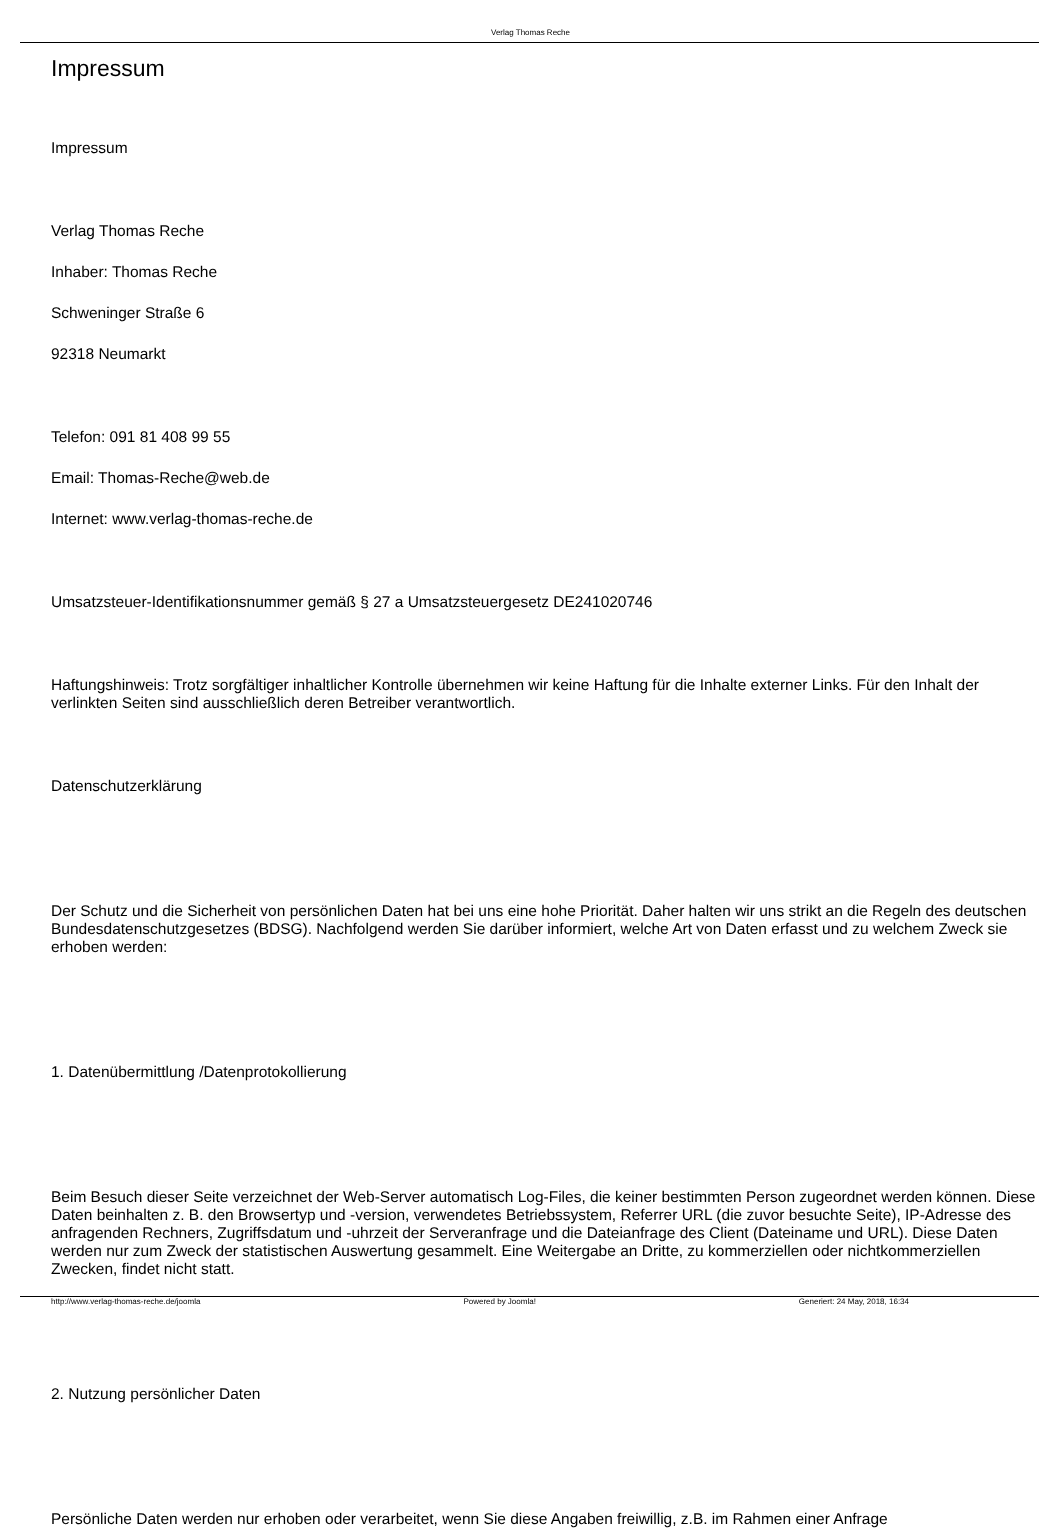Verlag Thomas Reche
Impressum
Impressum
Verlag Thomas Reche
Inhaber: Thomas Reche
Schweninger Straße 6
92318 Neumarkt
Telefon: 091 81 408 99 55
Email: Thomas-Reche@web.de
Internet: www.verlag-thomas-reche.de
Umsatzsteuer-Identifikationsnummer gemäß § 27 a Umsatzsteuergesetz DE241020746
Haftungshinweis: Trotz sorgfältiger inhaltlicher Kontrolle übernehmen wir keine Haftung für die Inhalte externer Links. Für den Inhalt der verlinkten Seiten sind ausschließlich deren Betreiber verantwortlich.
Datenschutzerklärung
Der Schutz und die Sicherheit von persönlichen Daten hat bei uns eine hohe Priorität. Daher halten wir uns strikt an die Regeln des deutschen Bundesdatenschutzgesetzes (BDSG). Nachfolgend werden Sie darüber informiert, welche Art von Daten erfasst und zu welchem Zweck sie erhoben werden:
1. Datenübermittlung /Datenprotokollierung
Beim Besuch dieser Seite verzeichnet der Web-Server automatisch Log-Files, die keiner bestimmten Person zugeordnet werden können. Diese Daten beinhalten z. B. den Browsertyp und -version, verwendetes Betriebssystem, Referrer URL (die zuvor besuchte Seite), IP-Adresse des anfragenden Rechners, Zugriffsdatum und -uhrzeit der Serveranfrage und die Dateianfrage des Client (Dateiname und URL). Diese Daten werden nur zum Zweck der statistischen Auswertung gesammelt. Eine Weitergabe an Dritte, zu kommerziellen oder nichtkommerziellen Zwecken, findet nicht statt.
2. Nutzung persönlicher Daten
Persönliche Daten werden nur erhoben oder verarbeitet, wenn Sie diese Angaben freiwillig, z.B. im Rahmen einer Anfrage
http://www.verlag-thomas-reche.de/joomla Powered by Joomla! Generiert: 24 May, 2018, 16:34